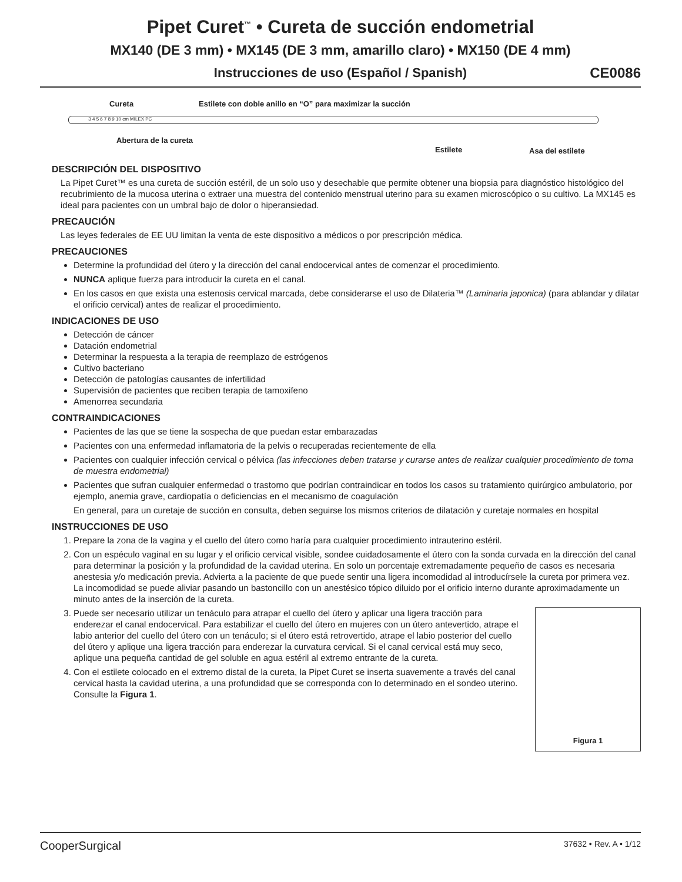Pipet Curet<sup>™</sup> • Cureta de succión endometrial
MX140 (DE 3 mm) • MX145 (DE 3 mm, amarillo claro) • MX150 (DE 4 mm)
Instrucciones de uso (Español / Spanish) CE0086
Cureta
Estilete con doble anillo en “O” para maximizar la succión
3 4 5 6 7 8 9 10 cm MILEX PC
Abertura de la cureta
Estilete Asa del estilete
DESCRIPCIÓN DEL DISPOSITIVO
La Pipet Curet™ es una cureta de succión estéril, de un solo uso y desechable que permite obtener una biopsia para diagnóstico histológico del recubrimiento de la mucosa uterina o extraer una muestra del contenido menstrual uterino para su examen microscópico o su cultivo. La MX145 es ideal para pacientes con un umbral bajo de dolor o hiperansiedad.
PRECAUCIÓN
Las leyes federales de EE UU limitan la venta de este dispositivo a médicos o por prescripción médica.
PRECAUCIONES
Determine la profundidad del útero y la dirección del canal endocervical antes de comenzar el procedimiento.
NUNCA aplique fuerza para introducir la cureta en el canal.
En los casos en que exista una estenosis cervical marcada, debe considerarse el uso de Dilateria™ (Laminaria japonica) (para ablandar y dilatar el orificio cervical) antes de realizar el procedimiento.
INDICACIONES DE USO
Detección de cáncer
Datación endometrial
Determinar la respuesta a la terapia de reemplazo de estrógenos
Cultivo bacteriano
Detección de patologías causantes de infertilidad
Supervisión de pacientes que reciben terapia de tamoxifeno
Amenorrea secundaria
CONTRAINDICACIONES
Pacientes de las que se tiene la sospecha de que puedan estar embarazadas
Pacientes con una enfermedad inflamatoria de la pelvis o recuperadas recientemente de ella
Pacientes con cualquier infección cervical o pélvica (las infecciones deben tratarse y curarse antes de realizar cualquier procedimiento de toma de muestra endometrial)
Pacientes que sufran cualquier enfermedad o trastorno que podrían contraindicar en todos los casos su tratamiento quirúrgico ambulatorio, por ejemplo, anemia grave, cardiopatía o deficiencias en el mecanismo de coagulación
En general, para un curetaje de succión en consulta, deben seguirse los mismos criterios de dilatación y curetaje normales en hospital
INSTRUCCIONES DE USO
1. Prepare la zona de la vagina y el cuello del útero como haría para cualquier procedimiento intrauterino estéril.
2. Con un espéculo vaginal en su lugar y el orificio cervical visible, sondee cuidadosamente el útero con la sonda curvada en la dirección del canal para determinar la posición y la profundidad de la cavidad uterina. En solo un porcentaje extremadamente pequeño de casos es necesaria anestesia y/o medicación previa. Advierta a la paciente de que puede sentir una ligera incomodidad al introducírsele la cureta por primera vez. La incomodidad se puede aliviar pasando un bastoncillo con un anestésico tópico diluido por el orificio interno durante aproximadamente un minuto antes de la inserción de la cureta.
Figura 1
3. Puede ser necesario utilizar un tenáculo para atrapar el cuello del útero y aplicar una ligera tracción para enderezar el canal endocervical. Para estabilizar el cuello del útero en mujeres con un útero antevertido, atrape el labio anterior del cuello del útero con un tenáculo; si el útero está retrovertido, atrape el labio posterior del cuello del útero y aplique una ligera tracción para enderezar la curvatura cervical. Si el canal cervical está muy seco, aplique una pequeña cantidad de gel soluble en agua estéril al extremo entrante de la cureta.
4. Con el estilete colocado en el extremo distal de la cureta, la Pipet Curet se inserta suavemente a través del canal cervical hasta la cavidad uterina, a una profundidad que se corresponda con lo determinado en el sondeo uterino. Consulte la Figura 1.
CooperSurgical 37632 • Rev. A • 1/12